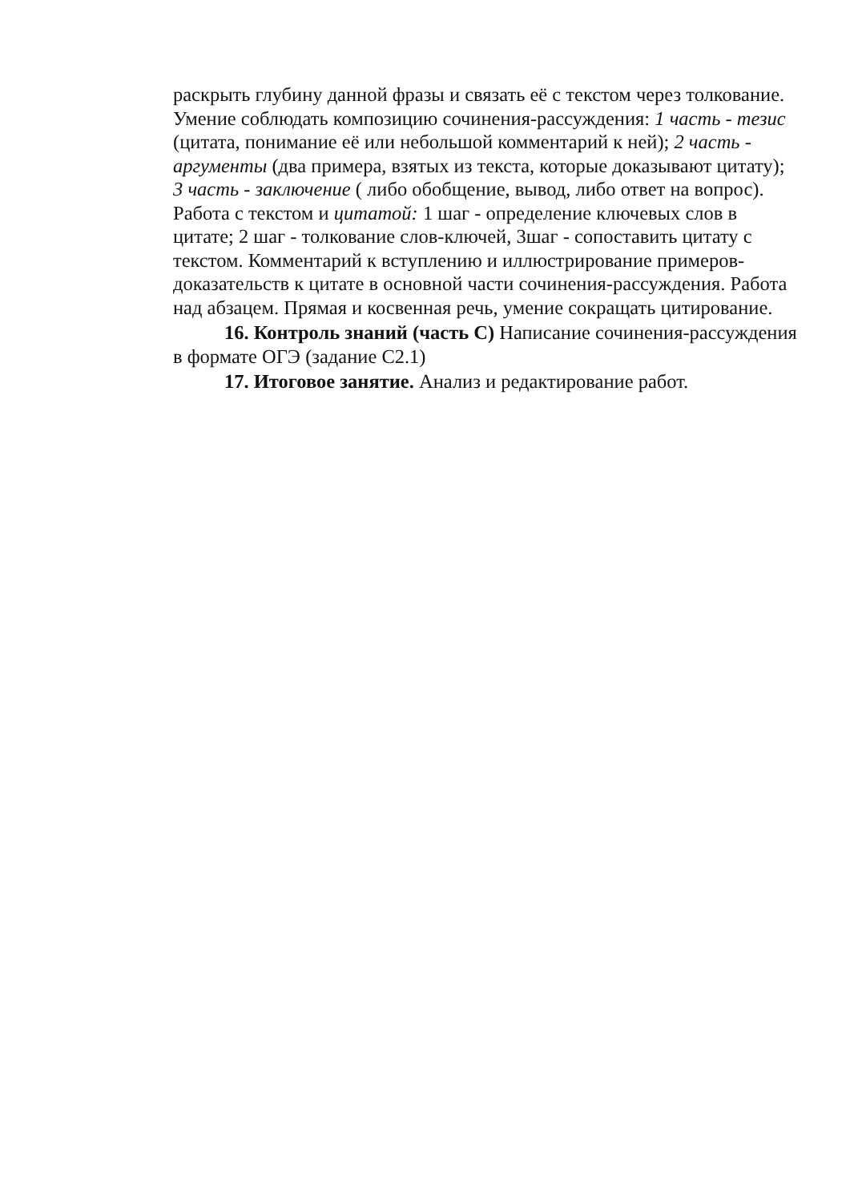раскрыть глубину данной фразы и связать её с текстом через толкование. Умение соблюдать композицию сочинения-рассуждения: 1 часть - тезис (цитата, понимание её или небольшой комментарий к ней); 2 часть - аргументы (два примера, взятых из текста, которые доказывают цитату); 3 часть - заключение ( либо обобщение, вывод, либо ответ на вопрос). Работа с текстом и цитатой: 1 шаг - определение ключевых слов в цитате; 2 шаг - толкование слов-ключей, 3шаг - сопоставить цитату с текстом. Комментарий к вступлению и иллюстрирование примеров-доказательств к цитате в основной части сочинения-рассуждения. Работа над абзацем. Прямая и косвенная речь, умение сокращать цитирование.
16. Контроль знаний (часть С) Написание сочинения-рассуждения в формате ОГЭ (задание С2.1)
17. Итоговое занятие. Анализ и редактирование работ.